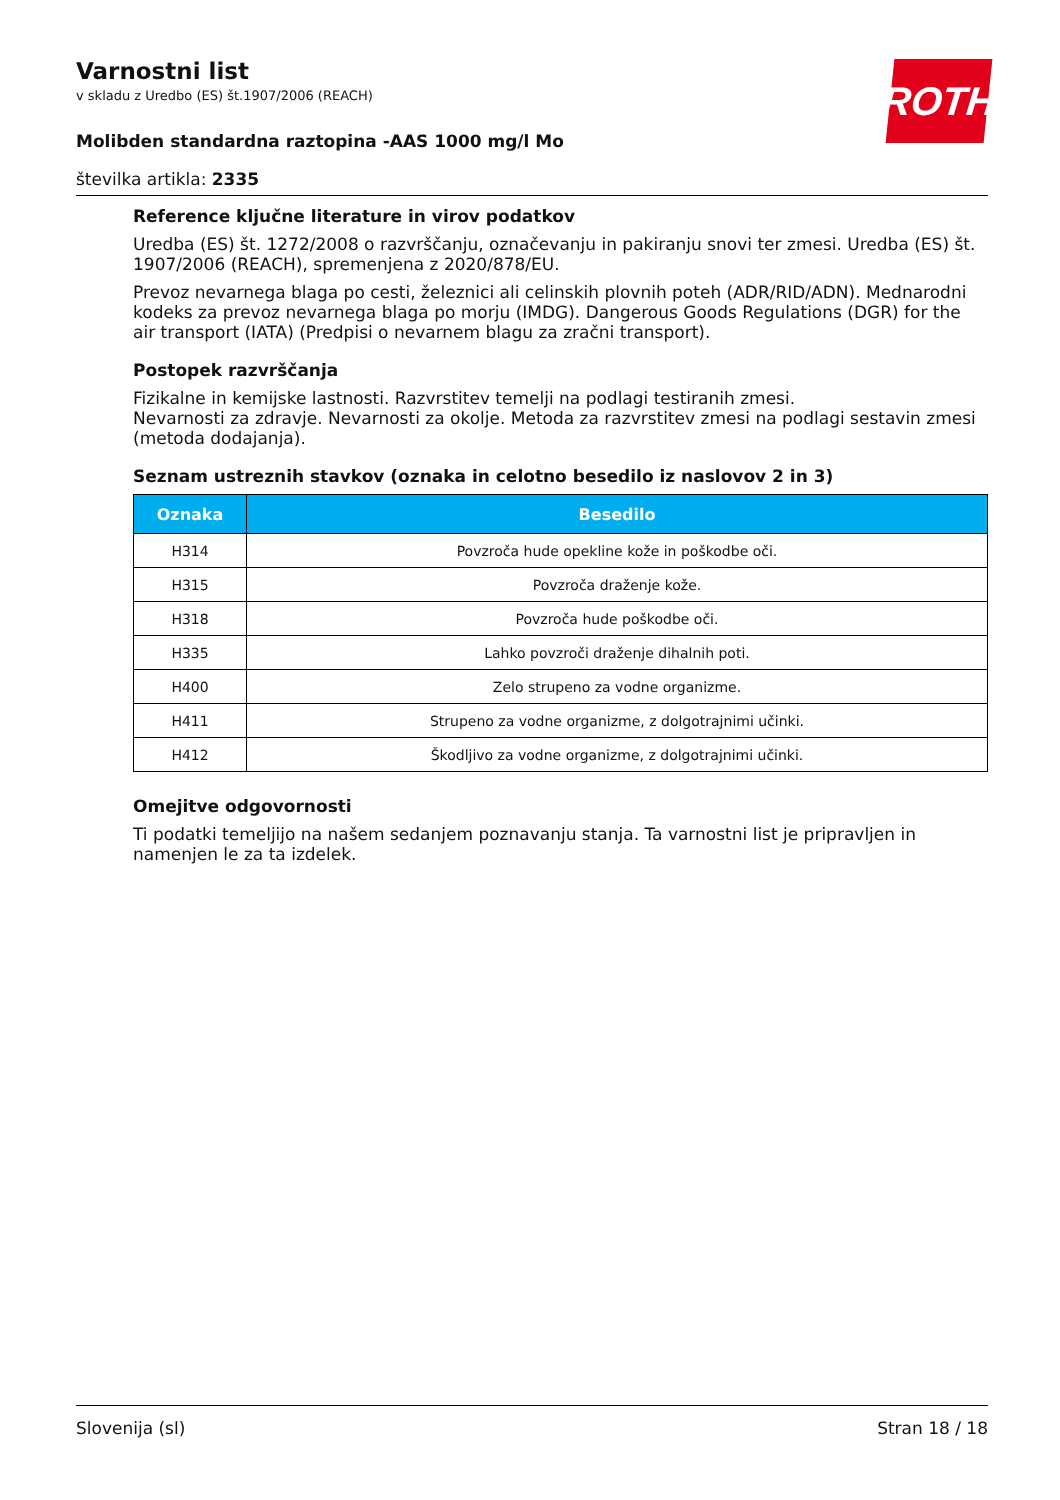Varnostni list
v skladu z Uredbo (ES) št.1907/2006 (REACH)
Molibden standardna raztopina -AAS 1000 mg/l Mo
številka artikla: 2335
ROTH
Reference ključne literature in virov podatkov
Uredba (ES) št. 1272/2008 o razvrščanju, označevanju in pakiranju snovi ter zmesi. Uredba (ES) št. 1907/2006 (REACH), spremenjena z 2020/878/EU.
Prevoz nevarnega blaga po cesti, železnici ali celinskih plovnih poteh (ADR/RID/ADN). Mednarodni kodeks za prevoz nevarnega blaga po morju (IMDG). Dangerous Goods Regulations (DGR) for the air transport (IATA) (Predpisi o nevarnem blagu za zračni transport).
Postopek razvrščanja
Fizikalne in kemijske lastnosti. Razvrstitev temelji na podlagi testiranih zmesi.
Nevarnosti za zdravje. Nevarnosti za okolje. Metoda za razvrstitev zmesi na podlagi sestavin zmesi (metoda dodajanja).
Seznam ustreznih stavkov (oznaka in celotno besedilo iz naslovov 2 in 3)
| Oznaka | Besedilo |
| --- | --- |
| H314 | Povzroča hude opekline kože in poškodbe oči. |
| H315 | Povzroča draženje kože. |
| H318 | Povzroča hude poškodbe oči. |
| H335 | Lahko povzroči draženje dihalnih poti. |
| H400 | Zelo strupeno za vodne organizme. |
| H411 | Strupeno za vodne organizme, z dolgotrajnimi učinki. |
| H412 | Škodljivo za vodne organizme, z dolgotrajnimi učinki. |
Omejitve odgovornosti
Ti podatki temeljijo na našem sedanjem poznavanju stanja. Ta varnostni list je pripravljen in namenjen le za ta izdelek.
Slovenija (sl) Stran 18 / 18